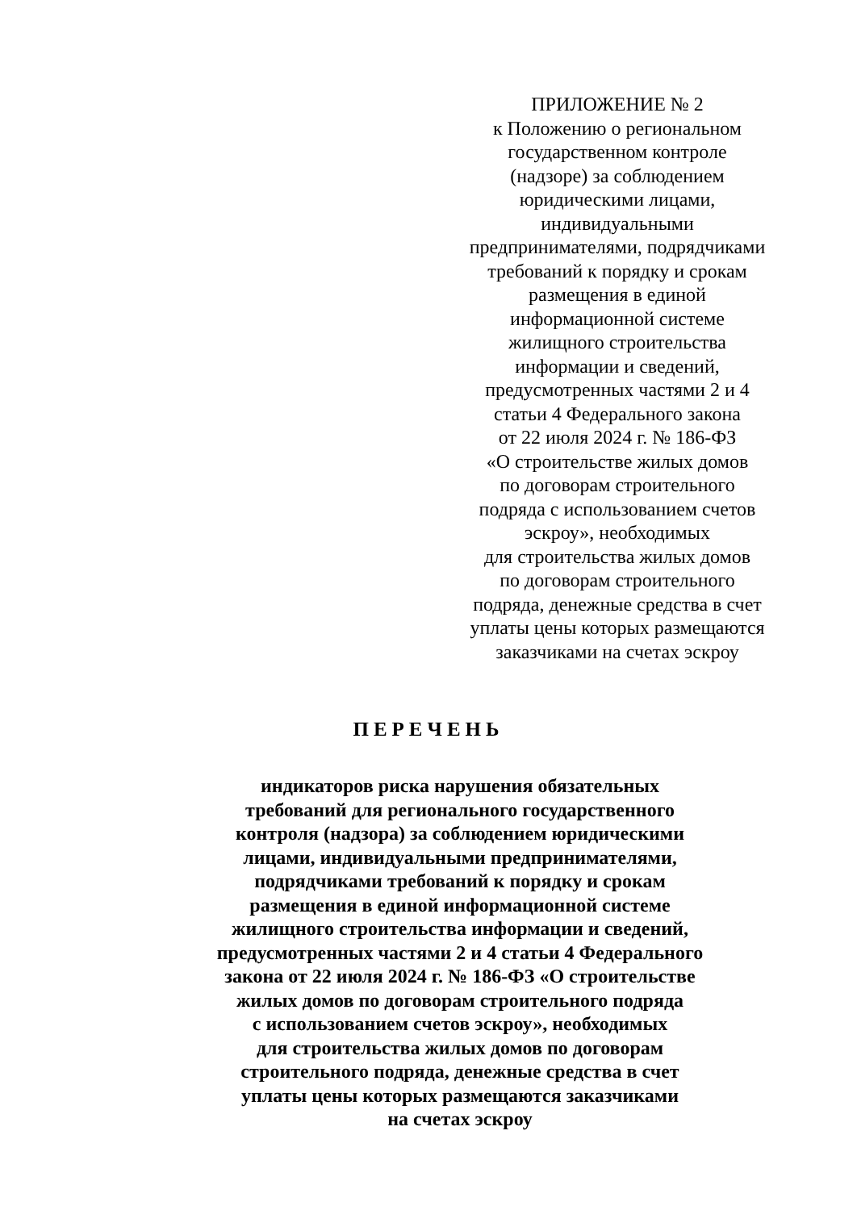ПРИЛОЖЕНИЕ № 2
к Положению о региональном
государственном контроле
(надзоре) за соблюдением
юридическими лицами,
индивидуальными
предпринимателями, подрядчиками
требований к порядку и срокам
размещения в единой
информационной системе
жилищного строительства
информации и сведений,
предусмотренных частями 2 и 4
статьи 4 Федерального закона
от 22 июля 2024 г. № 186-ФЗ
«О строительстве жилых домов
по договорам строительного
подряда с использованием счетов
эскроу», необходимых
для строительства жилых домов
по договорам строительного
подряда, денежные средства в счет
уплаты цены которых размещаются
заказчиками на счетах эскроу
ПЕРЕЧЕНЬ
индикаторов риска нарушения обязательных
требований для регионального государственного
контроля (надзора) за соблюдением юридическими
лицами, индивидуальными предпринимателями,
подрядчиками требований к порядку и срокам
размещения в единой информационной системе
жилищного строительства информации и сведений,
предусмотренных частями 2 и 4 статьи 4 Федерального
закона от 22 июля 2024 г. № 186-ФЗ «О строительстве
жилых домов по договорам строительного подряда
с использованием счетов эскроу», необходимых
для строительства жилых домов по договорам
строительного подряда, денежные средства в счет
уплаты цены которых размещаются заказчиками
на счетах эскроу